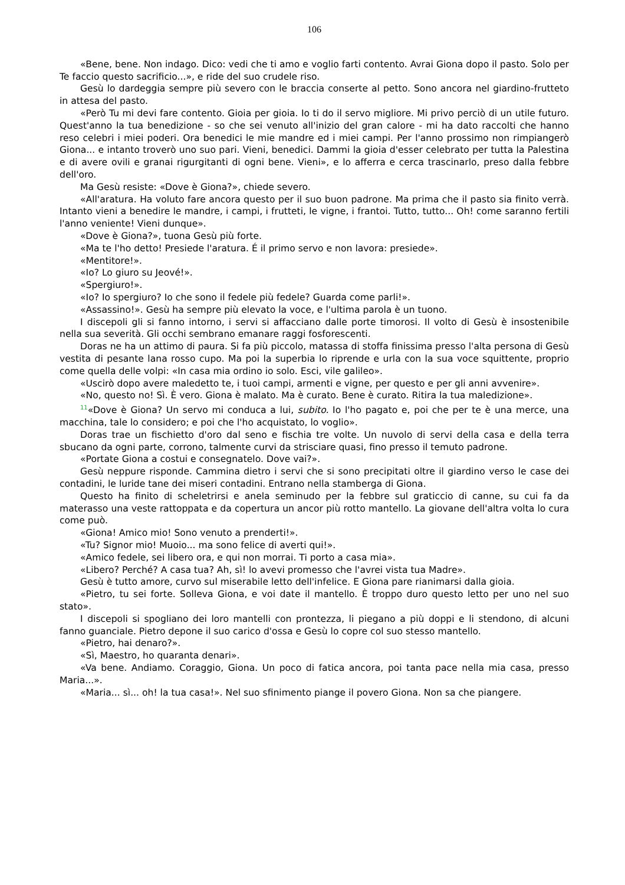106
«Bene, bene. Non indago. Dico: vedi che ti amo e voglio farti contento. Avrai Giona dopo il pasto. Solo per Te faccio questo sacrificio...», e ride del suo crudele riso.
Gesù lo dardeggia sempre più severo con le braccia conserte al petto. Sono ancora nel giardino-frutteto in attesa del pasto.
«Però Tu mi devi fare contento. Gioia per gioia. Io ti do il servo migliore. Mi privo perciò di un utile futuro. Quest'anno la tua benedizione - so che sei venuto all'inizio del gran calore - mi ha dato raccolti che hanno reso celebri i miei poderi. Ora benedici le mie mandre ed i miei campi. Per l'anno prossimo non rimpiangerò Giona... e intanto troverò uno suo pari. Vieni, benedici. Dammi la gioia d'esser celebrato per tutta la Palestina e di avere ovili e granai rigurgitanti di ogni bene. Vieni», e lo afferra e cerca trascinarlo, preso dalla febbre dell'oro.
Ma Gesù resiste: «Dove è Giona?», chiede severo.
«All'aratura. Ha voluto fare ancora questo per il suo buon padrone. Ma prima che il pasto sia finito verrà. Intanto vieni a benedire le mandre, i campi, i frutteti, le vigne, i frantoi. Tutto, tutto... Oh! come saranno fertili l'anno veniente! Vieni dunque».
«Dove è Giona?», tuona Gesù più forte.
«Ma te l'ho detto! Presiede l'aratura. É il primo servo e non lavora: presiede».
«Mentitore!».
«Io? Lo giuro su Jeové!».
«Spergiuro!».
«Io? Io spergiuro? Io che sono il fedele più fedele? Guarda come parli!».
«Assassino!». Gesù ha sempre più elevato la voce, e l'ultima parola è un tuono.
I discepoli gli si fanno intorno, i servi si affacciano dalle porte timorosi. Il volto di Gesù è insostenibile nella sua severità. Gli occhi sembrano emanare raggi fosforescenti.
Doras ne ha un attimo di paura. Si fa più piccolo, matassa di stoffa finissima presso l'alta persona di Gesù vestita di pesante lana rosso cupo. Ma poi la superbia lo riprende e urla con la sua voce squittente, proprio come quella delle volpi: «In casa mia ordino io solo. Esci, vile galileo».
«Uscirò dopo avere maledetto te, i tuoi campi, armenti e vigne, per questo e per gli anni avvenire».
«No, questo no! Sì. È vero. Giona è malato. Ma è curato. Bene è curato. Ritira la tua maledizione».
<sup>11</sup> «Dove è Giona? Un servo mi conduca a lui, subito. Io l'ho pagato e, poi che per te è una merce, una macchina, tale lo considero; e poi che l'ho acquistato, lo voglio».
Doras trae un fischietto d'oro dal seno e fischia tre volte. Un nuvolo di servi della casa e della terra sbucano da ogni parte, corrono, talmente curvi da strisciare quasi, fino presso il temuto padrone.
«Portate Giona a costui e consegnatelo. Dove vai?».
Gesù neppure risponde. Cammina dietro i servi che si sono precipitati oltre il giardino verso le case dei contadini, le luride tane dei miseri contadini. Entrano nella stamberga di Giona.
Questo ha finito di scheletrirsi e anela seminudo per la febbre sul graticcio di canne, su cui fa da materasso una veste rattoppata e da copertura un ancor più rotto mantello. La giovane dell'altra volta lo cura come può.
«Giona! Amico mio! Sono venuto a prenderti!».
«Tu? Signor mio! Muoio... ma sono felice di averti qui!».
«Amico fedele, sei libero ora, e qui non morrai. Ti porto a casa mia».
«Libero? Perché? A casa tua? Ah, sì! lo avevi promesso che l'avrei vista tua Madre».
Gesù è tutto amore, curvo sul miserabile letto dell'infelice. E Giona pare rianimarsi dalla gioia.
«Pietro, tu sei forte. Solleva Giona, e voi date il mantello. È troppo duro questo letto per uno nel suo stato».
I discepoli si spogliano dei loro mantelli con prontezza, li piegano a più doppi e li stendono, di alcuni fanno guanciale. Pietro depone il suo carico d'ossa e Gesù lo copre col suo stesso mantello.
«Pietro, hai denaro?».
«Sì, Maestro, ho quaranta denari».
«Va bene. Andiamo. Coraggio, Giona. Un poco di fatica ancora, poi tanta pace nella mia casa, presso Maria...».
«Maria... sì... oh! la tua casa!». Nel suo sfinimento piange il povero Giona. Non sa che piangere.